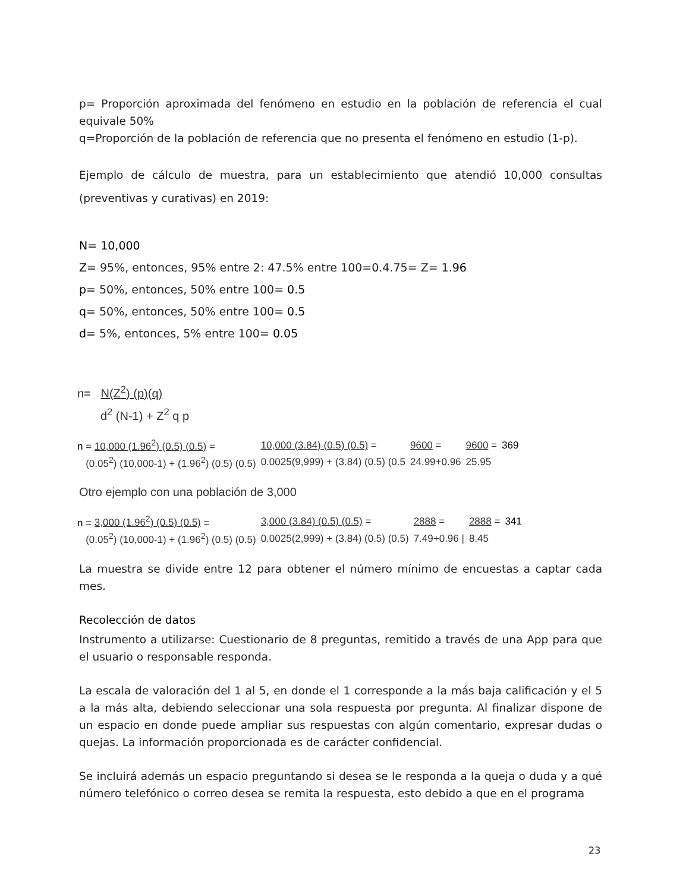p= Proporción aproximada del fenómeno en estudio en la población de referencia el cual equivale 50%
q=Proporción de la población de referencia que no presenta el fenómeno en estudio (1-p).
Ejemplo de cálculo de muestra, para un establecimiento que atendió 10,000 consultas (preventivas y curativas) en 2019:
N= 10,000
Z= 95%, entonces, 95% entre 2: 47.5% entre 100=0.4.75= Z= 1.96
p= 50%, entonces, 50% entre 100= 0.5
q= 50%, entonces, 50% entre 100= 0.5
d= 5%, entonces, 5% entre 100= 0.05
n= N(Z<sup>2</sup>) (p)(q)
d<sup>2</sup> (N-1) + Z<sup>2</sup> q p
| n = 10,000 (1.96<sup>2</sup>) (0.5) (0.5) = | 10,000 (3.84) (0.5) (0.5) = | 9600 = | 9600 = | 369 |
| (0.05<sup>2</sup>) (10,000-1) + (1.96<sup>2</sup>) (0.5) (0.5) | 0.0025(9,999) + (3.84) (0.5) (0.5 | 24.99+0.96 | 25.95 | |
Otro ejemplo con una población de 3,000
| n = 3,000 (1.96<sup>2</sup>) (0.5) (0.5) = | 3,000 (3.84) (0.5) (0.5) = | 2888 = | 2888 = | 341 |
| (0.05<sup>2</sup>) (10,000-1) + (1.96<sup>2</sup>) (0.5) (0.5) | 0.0025(2,999) + (3.84) (0.5) (0.5) | 7.49+0.96 / | 8.45 | |
La muestra se divide entre 12 para obtener el número mínimo de encuestas a captar cada mes.
Recolección de datos
Instrumento a utilizarse: Cuestionario de 8 preguntas, remitido a través de una App para que el usuario o responsable responda.
La escala de valoración del 1 al 5, en donde el 1 corresponde a la más baja calificación y el 5 a la más alta, debiendo seleccionar una sola respuesta por pregunta. Al finalizar dispone de un espacio en donde puede ampliar sus respuestas con algún comentario, expresar dudas o quejas. La información proporcionada es de carácter confidencial.
Se incluirá además un espacio preguntando si desea se le responda a la queja o duda y a qué número telefónico o correo desea se remita la respuesta, esto debido a que en el programa
23